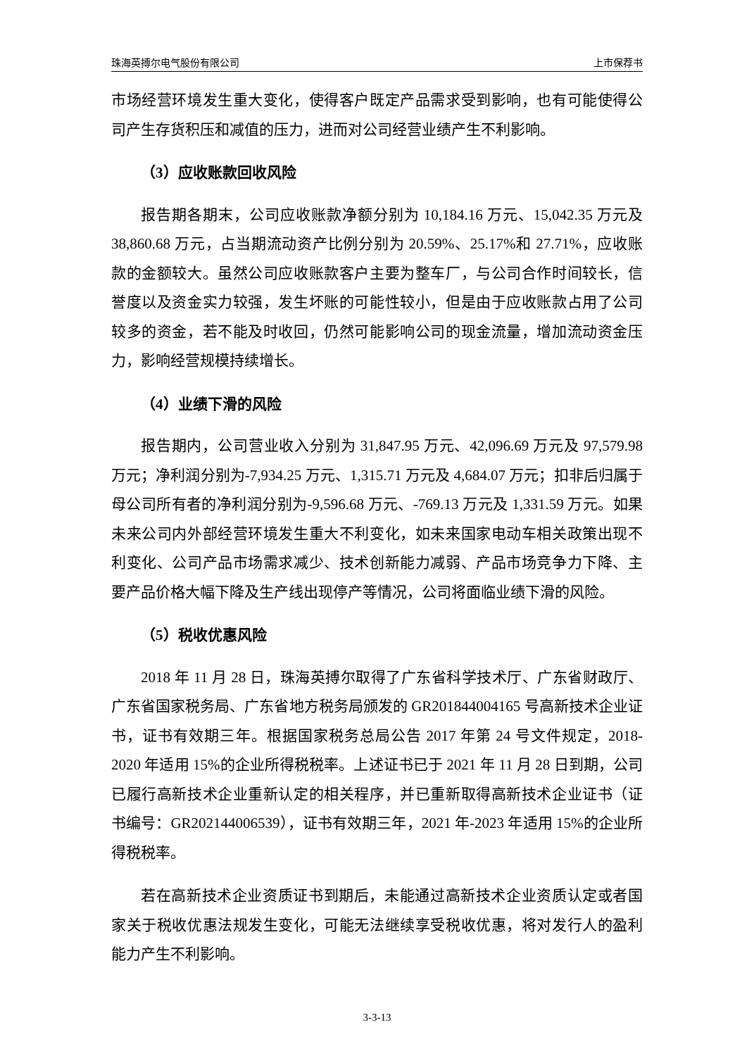珠海英搏尔电气股份有限公司 上市保荐书
市场经营环境发生重大变化，使得客户既定产品需求受到影响，也有可能使得公司产生存货积压和减值的压力，进而对公司经营业绩产生不利影响。
（3）应收账款回收风险
报告期各期末，公司应收账款净额分别为 10,184.16 万元、15,042.35 万元及 38,860.68 万元，占当期流动资产比例分别为 20.59%、25.17%和 27.71%，应收账款的金额较大。虽然公司应收账款客户主要为整车厂，与公司合作时间较长，信誉度以及资金实力较强，发生坏账的可能性较小，但是由于应收账款占用了公司较多的资金，若不能及时收回，仍然可能影响公司的现金流量，增加流动资金压力，影响经营规模持续增长。
（4）业绩下滑的风险
报告期内，公司营业收入分别为 31,847.95 万元、42,096.69 万元及 97,579.98 万元；净利润分别为-7,934.25 万元、1,315.71 万元及 4,684.07 万元；扣非后归属于母公司所有者的净利润分别为-9,596.68 万元、-769.13 万元及 1,331.59 万元。如果未来公司内外部经营环境发生重大不利变化，如未来国家电动车相关政策出现不利变化、公司产品市场需求减少、技术创新能力减弱、产品市场竞争力下降、主要产品价格大幅下降及生产线出现停产等情况，公司将面临业绩下滑的风险。
（5）税收优惠风险
2018 年 11 月 28 日，珠海英搏尔取得了广东省科学技术厅、广东省财政厅、广东省国家税务局、广东省地方税务局颁发的 GR201844004165 号高新技术企业证书，证书有效期三年。根据国家税务总局公告 2017 年第 24 号文件规定，2018-2020 年适用 15%的企业所得税税率。上述证书已于 2021 年 11 月 28 日到期，公司已履行高新技术企业重新认定的相关程序，并已重新取得高新技术企业证书（证书编号：GR202144006539），证书有效期三年，2021 年-2023 年适用 15%的企业所得税税率。
若在高新技术企业资质证书到期后，未能通过高新技术企业资质认定或者国家关于税收优惠法规发生变化，可能无法继续享受税收优惠，将对发行人的盈利能力产生不利影响。
3-3-13